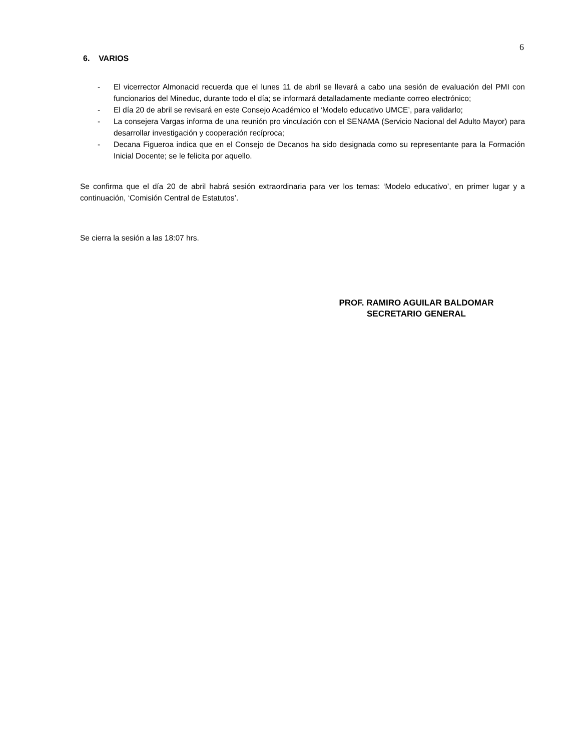6
6. VARIOS
- El vicerrector Almonacid recuerda que el lunes 11 de abril se llevará a cabo una sesión de evaluación del PMI con funcionarios del Mineduc, durante todo el día; se informará detalladamente mediante correo electrónico;
- El día 20 de abril se revisará en este Consejo Académico el ‘Modelo educativo UMCE’, para validarlo;
- La consejera Vargas informa de una reunión pro vinculación con el SENAMA (Servicio Nacional del Adulto Mayor) para desarrollar investigación y cooperación recíproca;
- Decana Figueroa indica que en el Consejo de Decanos ha sido designada como su representante para la Formación Inicial Docente; se le felicita por aquello.
Se confirma que el día 20 de abril habrá sesión extraordinaria para ver los temas: ‘Modelo educativo’, en primer lugar y a continuación, ‘Comisión Central de Estatutos’.
Se cierra la sesión a las 18:07 hrs.
PROF. RAMIRO AGUILAR BALDOMAR
SECRETARIO GENERAL